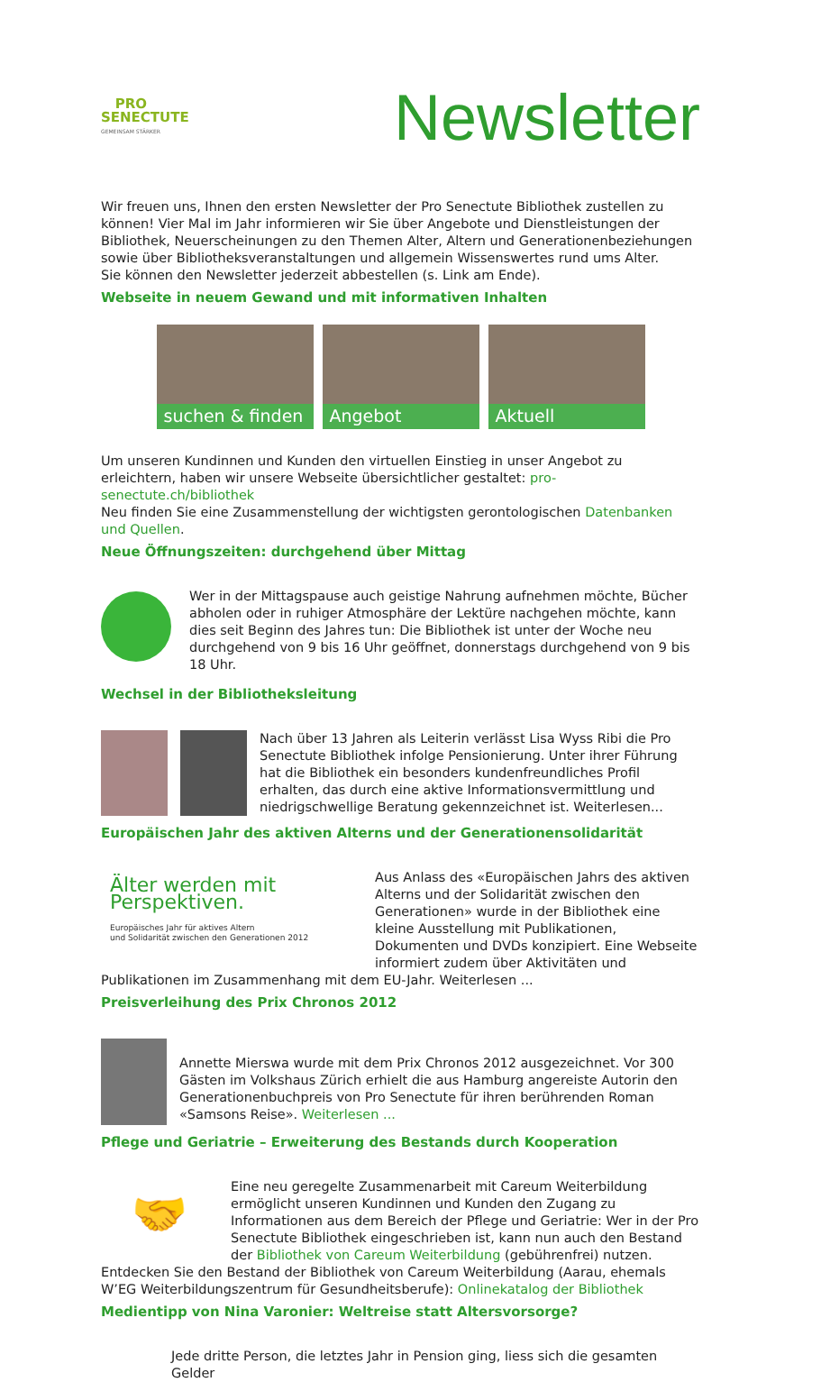PRO
SENECTUTE
GEMEINSAM STÄRKER
Newsletter
Wir freuen uns, Ihnen den ersten Newsletter der Pro Senectute Bibliothek zustellen zu können! Vier Mal im Jahr informieren wir Sie über Angebote und Dienstleistungen der Bibliothek, Neuerscheinungen zu den Themen Alter, Altern und Generationenbeziehungen sowie über Bibliotheksveranstaltungen und allgemein Wissenswertes rund ums Alter.
Sie können den Newsletter jederzeit abbestellen (s. Link am Ende).
Webseite in neuem Gewand und mit informativen Inhalten
suchen & finden
Angebot
Aktuell
Um unseren Kundinnen und Kunden den virtuellen Einstieg in unser Angebot zu erleichtern, haben wir unsere Webseite übersichtlicher gestaltet: pro-senectute.ch/bibliothek
Neu finden Sie eine Zusammenstellung der wichtigsten gerontologischen Datenbanken und Quellen.
Neue Öffnungszeiten: durchgehend über Mittag
Wer in der Mittagspause auch geistige Nahrung aufnehmen möchte, Bücher abholen oder in ruhiger Atmosphäre der Lektüre nachgehen möchte, kann dies seit Beginn des Jahres tun: Die Bibliothek ist unter der Woche neu durchgehend von 9 bis 16 Uhr geöffnet, donnerstags durchgehend von 9 bis 18 Uhr.
Wechsel in der Bibliotheksleitung
Nach über 13 Jahren als Leiterin verlässt Lisa Wyss Ribi die Pro Senectute Bibliothek infolge Pensionierung. Unter ihrer Führung hat die Bibliothek ein besonders kundenfreundliches Profil erhalten, das durch eine aktive Informationsvermittlung und niedrigschwellige Beratung gekennzeichnet ist. Weiterlesen...
Europäischen Jahr des aktiven Alterns und der Generationensolidarität
Älter werden mit Perspektiven.
Europäisches Jahr für aktives Altern
und Solidarität zwischen den Generationen 2012
Aus Anlass des «Europäischen Jahrs des aktiven Alterns und der Solidarität zwischen den Generationen» wurde in der Bibliothek eine kleine Ausstellung mit Publikationen, Dokumenten und DVDs konzipiert. Eine Webseite informiert zudem über Aktivitäten und Publikationen im Zusammenhang mit dem EU-Jahr. Weiterlesen ...
Preisverleihung des Prix Chronos 2012
Annette Mierswa wurde mit dem Prix Chronos 2012 ausgezeichnet. Vor 300 Gästen im Volkshaus Zürich erhielt die aus Hamburg angereiste Autorin den Generationenbuchpreis von Pro Senectute für ihren berührenden Roman «Samsons Reise». Weiterlesen ...
Pflege und Geriatrie – Erweiterung des Bestands durch Kooperation
🤝
Eine neu geregelte Zusammenarbeit mit Careum Weiterbildung ermöglicht unseren Kundinnen und Kunden den Zugang zu Informationen aus dem Bereich der Pflege und Geriatrie: Wer in der Pro Senectute Bibliothek eingeschrieben ist, kann nun auch den Bestand der Bibliothek von Careum Weiterbildung (gebührenfrei) nutzen. Entdecken Sie den Bestand der Bibliothek von Careum Weiterbildung (Aarau, ehemals W’EG Weiterbildungszentrum für Gesundheitsberufe): Onlinekatalog der Bibliothek
Medientipp von Nina Varonier: Weltreise statt Altersvorsorge?
Jede dritte Person, die letztes Jahr in Pension ging, liess sich die gesamten Gelder